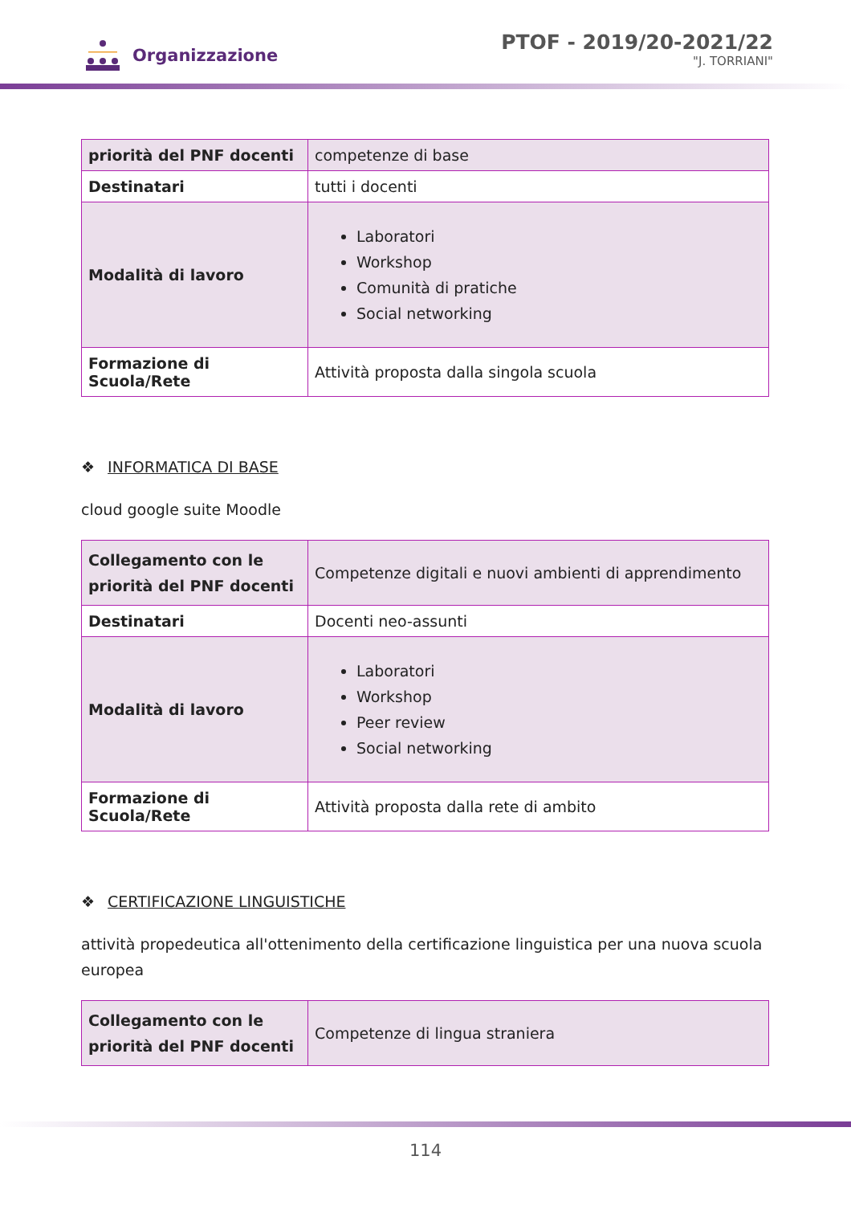Organizzazione
PTOF - 2019/20-2021/22
"J. TORRIANI"
| priorità del PNF docenti | competenze di base |
| Destinatari | tutti i docenti |
| Modalità di lavoro | Laboratori Workshop Comunità di pratiche Social networking |
| Formazione di Scuola/Rete | Attività proposta dalla singola scuola |
❖ INFORMATICA DI BASE
cloud google suite Moodle
| Collegamento con le priorità del PNF docenti | Competenze digitali e nuovi ambienti di apprendimento |
| Destinatari | Docenti neo-assunti |
| Modalità di lavoro | Laboratori Workshop Peer review Social networking |
| Formazione di Scuola/Rete | Attività proposta dalla rete di ambito |
❖ CERTIFICAZIONE LINGUISTICHE
attività propedeutica all'ottenimento della certificazione linguistica per una nuova scuola europea
| Collegamento con le priorità del PNF docenti | Competenze di lingua straniera |
114